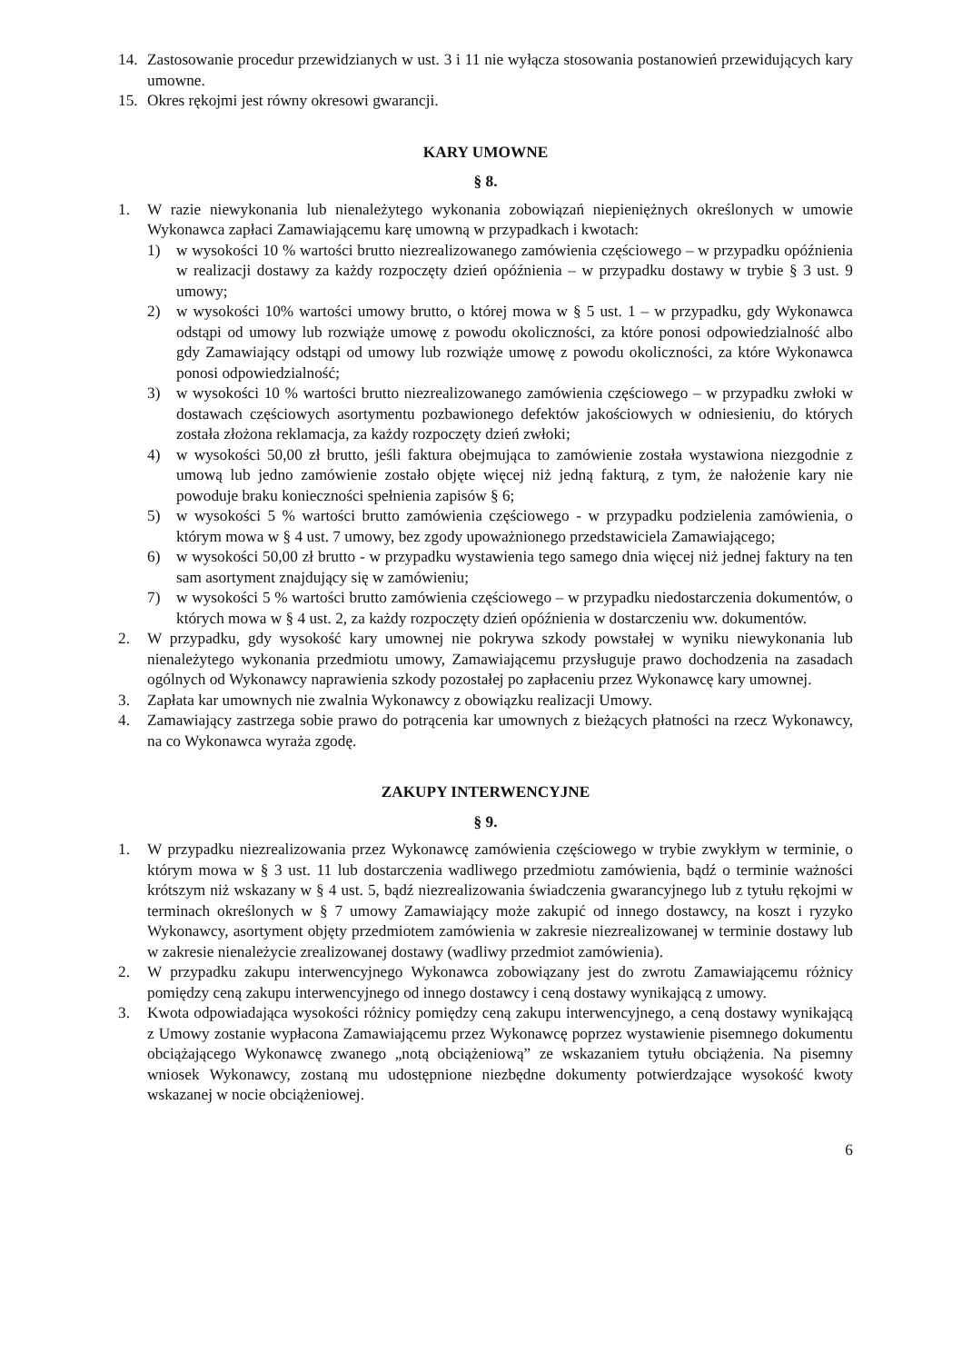14. Zastosowanie procedur przewidzianych w ust. 3 i 11 nie wyłącza stosowania postanowień przewidujących kary umowne.
15. Okres rękojmi jest równy okresowi gwarancji.
KARY UMOWNE
§ 8.
1. W razie niewykonania lub nienależytego wykonania zobowiązań niepieniężnych określonych w umowie Wykonawca zapłaci Zamawiającemu karę umowną w przypadkach i kwotach:
1) w wysokości 10 % wartości brutto niezrealizowanego zamówienia częściowego – w przypadku opóźnienia w realizacji dostawy za każdy rozpoczęty dzień opóźnienia – w przypadku dostawy w trybie § 3 ust. 9 umowy;
2) w wysokości 10% wartości umowy brutto, o której mowa w § 5 ust. 1 – w przypadku, gdy Wykonawca odstąpi od umowy lub rozwiąże umowę z powodu okoliczności, za które ponosi odpowiedzialność albo gdy Zamawiający odstąpi od umowy lub rozwiąże umowę z powodu okoliczności, za które Wykonawca ponosi odpowiedzialność;
3) w wysokości 10 % wartości brutto niezrealizowanego zamówienia częściowego – w przypadku zwłoki w dostawach częściowych asortymentu pozbawionego defektów jakościowych w odniesieniu, do których została złożona reklamacja, za każdy rozpoczęty dzień zwłoki;
4) w wysokości 50,00 zł brutto, jeśli faktura obejmująca to zamówienie została wystawiona niezgodnie z umową lub jedno zamówienie zostało objęte więcej niż jedną fakturą, z tym, że nałożenie kary nie powoduje braku konieczności spełnienia zapisów § 6;
5) w wysokości 5 % wartości brutto zamówienia częściowego - w przypadku podzielenia zamówienia, o którym mowa w § 4 ust. 7 umowy, bez zgody upoważnionego przedstawiciela Zamawiającego;
6) w wysokości 50,00 zł brutto - w przypadku wystawienia tego samego dnia więcej niż jednej faktury na ten sam asortyment znajdujący się w zamówieniu;
7) w wysokości 5 % wartości brutto zamówienia częściowego – w przypadku niedostarczenia dokumentów, o których mowa w § 4 ust. 2, za każdy rozpoczęty dzień opóźnienia w dostarczeniu ww. dokumentów.
2. W przypadku, gdy wysokość kary umownej nie pokrywa szkody powstałej w wyniku niewykonania lub nienależytego wykonania przedmiotu umowy, Zamawiającemu przysługuje prawo dochodzenia na zasadach ogólnych od Wykonawcy naprawienia szkody pozostałej po zapłaceniu przez Wykonawcę kary umownej.
3. Zapłata kar umownych nie zwalnia Wykonawcy z obowiązku realizacji Umowy.
4. Zamawiający zastrzega sobie prawo do potrącenia kar umownych z bieżących płatności na rzecz Wykonawcy, na co Wykonawca wyraża zgodę.
ZAKUPY INTERWENCYJNE
§ 9.
1. W przypadku niezrealizowania przez Wykonawcę zamówienia częściowego w trybie zwykłym w terminie, o którym mowa w § 3 ust. 11 lub dostarczenia wadliwego przedmiotu zamówienia, bądź o terminie ważności krótszym niż wskazany w § 4 ust. 5, bądź niezrealizowania świadczenia gwarancyjnego lub z tytułu rękojmi w terminach określonych w § 7 umowy Zamawiający może zakupić od innego dostawcy, na koszt i ryzyko Wykonawcy, asortyment objęty przedmiotem zamówienia w zakresie niezrealizowanej w terminie dostawy lub w zakresie nienależycie zrealizowanej dostawy (wadliwy przedmiot zamówienia).
2. W przypadku zakupu interwencyjnego Wykonawca zobowiązany jest do zwrotu Zamawiającemu różnicy pomiędzy ceną zakupu interwencyjnego od innego dostawcy i ceną dostawy wynikającą z umowy.
3. Kwota odpowiadająca wysokości różnicy pomiędzy ceną zakupu interwencyjnego, a ceną dostawy wynikającą z Umowy zostanie wypłacona Zamawiającemu przez Wykonawcę poprzez wystawienie pisemnego dokumentu obciążającego Wykonawcę zwanego „notą obciążeniową” ze wskazaniem tytułu obciążenia. Na pisemny wniosek Wykonawcy, zostaną mu udostępnione niezbędne dokumenty potwierdzające wysokość kwoty wskazanej w nocie obciążeniowej.
6